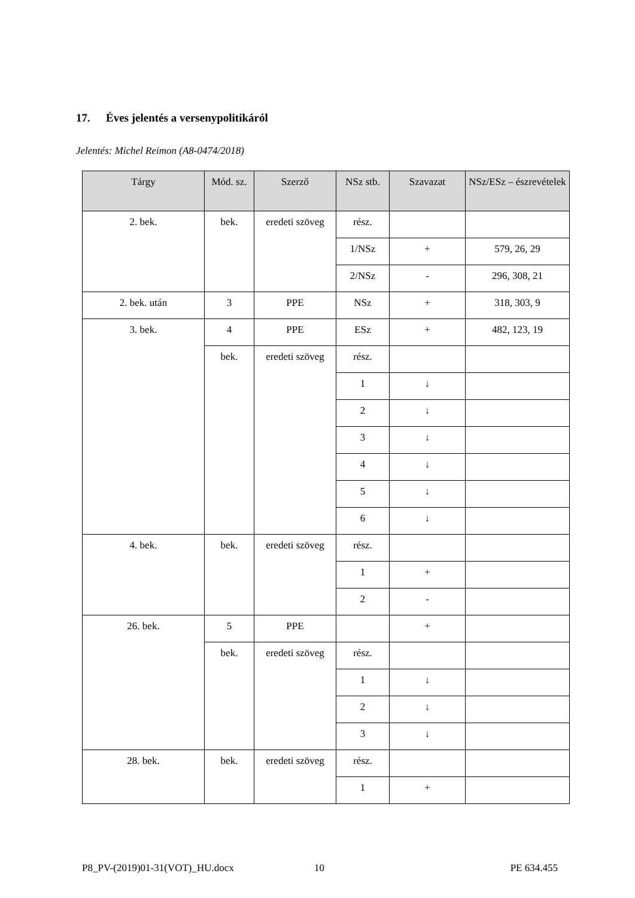17. Éves jelentés a versenypolitikáról
Jelentés: Michel Reimon (A8-0474/2018)
| Tárgy | Mód. sz. | Szerző | NSz stb. | Szavazat | NSz/ESz – észrevételek |
| --- | --- | --- | --- | --- | --- |
| 2. bek. | bek. | eredeti szöveg | rész. | | |
| | | | 1/NSz | + | 579, 26, 29 |
| | | | 2/NSz | - | 296, 308, 21 |
| 2. bek. után | 3 | PPE | NSz | + | 318, 303, 9 |
| 3. bek. | 4 | PPE | ESz | + | 482, 123, 19 |
| | bek. | eredeti szöveg | rész. | | |
| | | | 1 | ↓ | |
| | | | 2 | ↓ | |
| | | | 3 | ↓ | |
| | | | 4 | ↓ | |
| | | | 5 | ↓ | |
| | | | 6 | ↓ | |
| 4. bek. | bek. | eredeti szöveg | rész. | | |
| | | | 1 | + | |
| | | | 2 | - | |
| 26. bek. | 5 | PPE | | + | |
| | bek. | eredeti szöveg | rész. | | |
| | | | 1 | ↓ | |
| | | | 2 | ↓ | |
| | | | 3 | ↓ | |
| 28. bek. | bek. | eredeti szöveg | rész. | | |
| | | | 1 | + | |
P8_PV-(2019)01-31(VOT)_HU.docx 10 PE 634.455